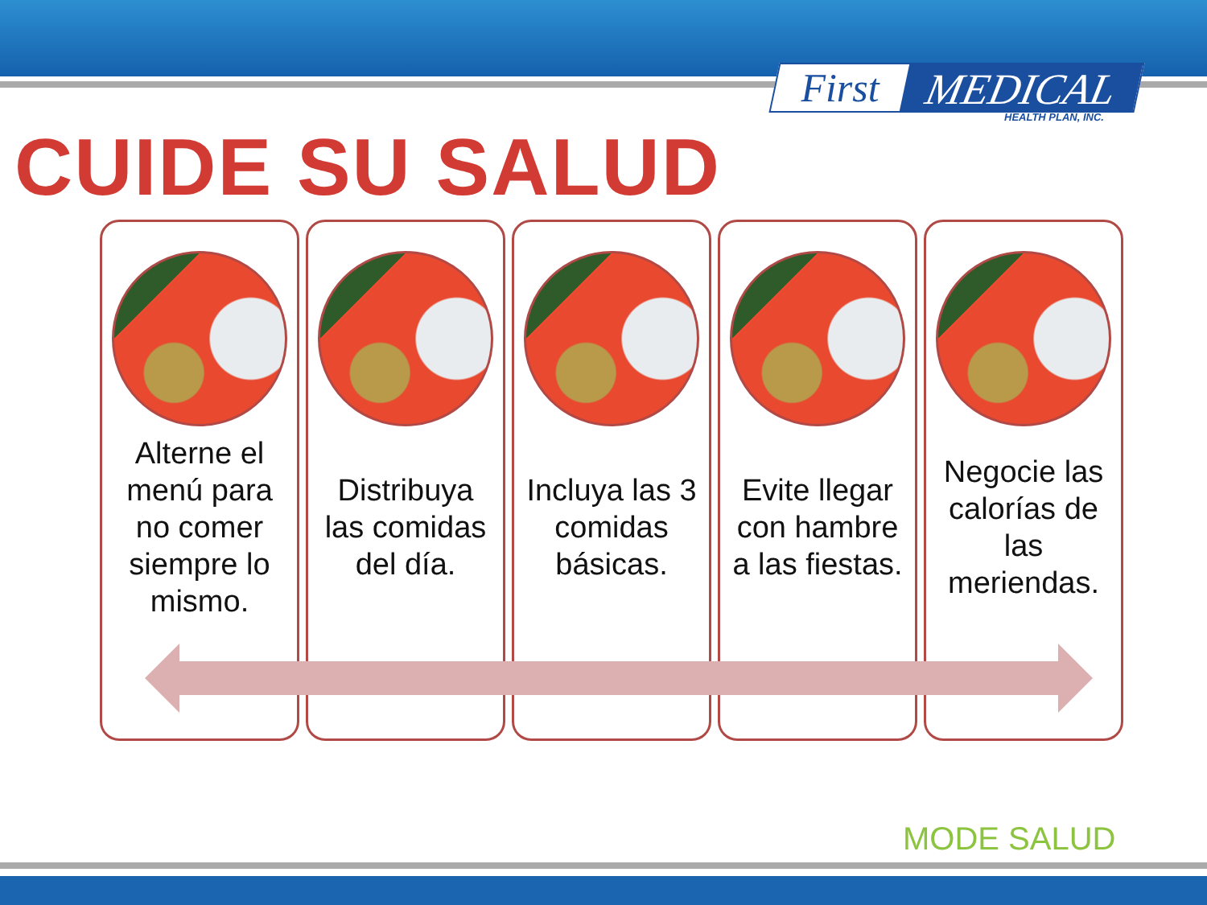First MEDICAL
HEALTH PLAN, INC.
CUIDE SU SALUD
Alterne el menú para no comer siempre lo mismo.
Distribuya las comidas del día.
Incluya las 3 comidas básicas.
Evite llegar con hambre a las fiestas.
Negocie las calorías de las meriendas.
MODE SALUD